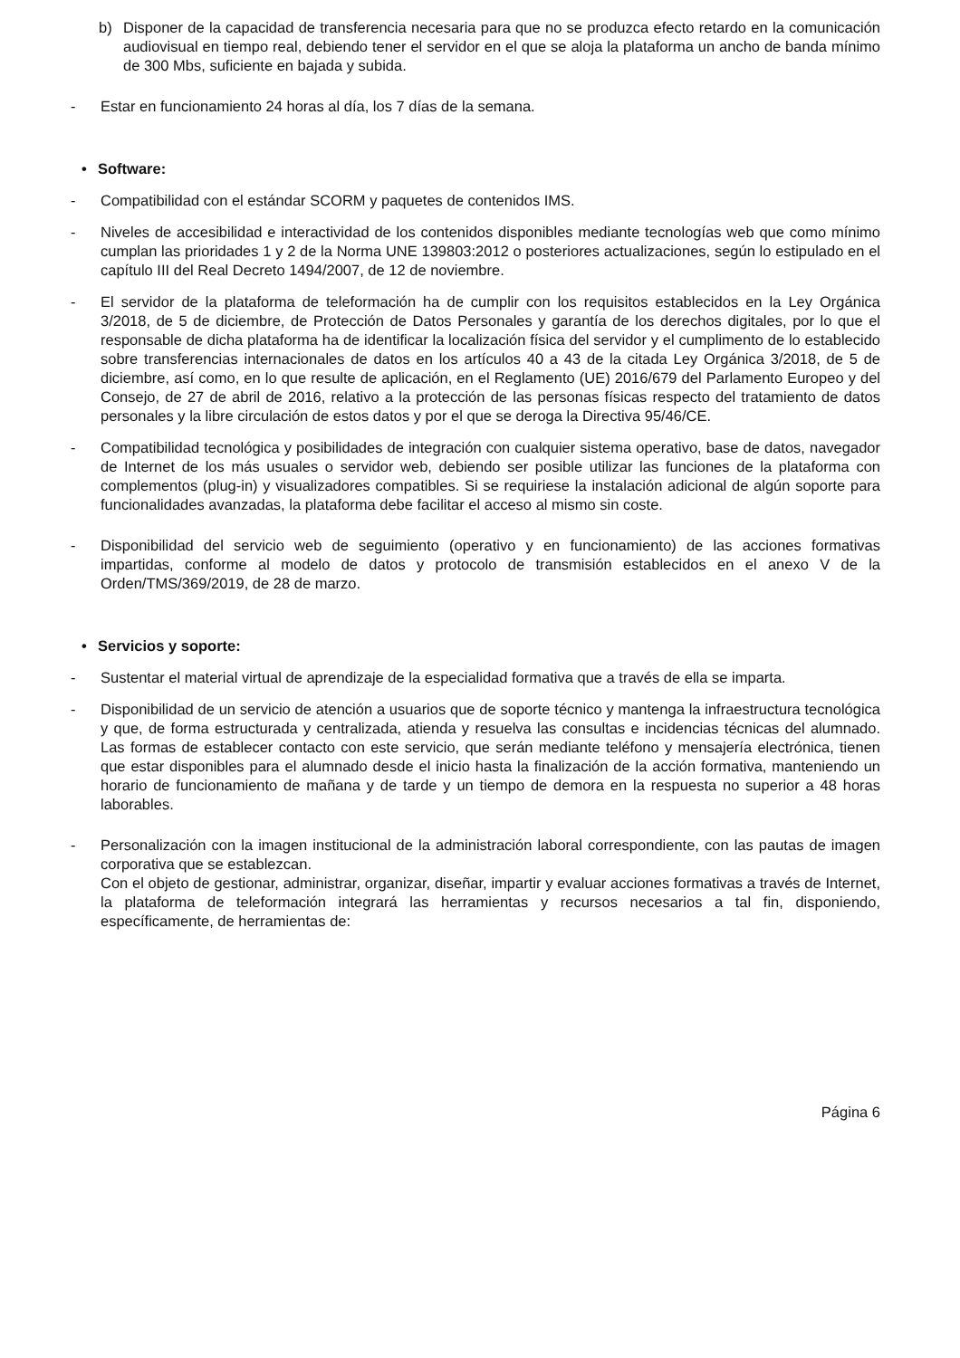b) Disponer de la capacidad de transferencia necesaria para que no se produzca efecto retardo en la comunicación audiovisual en tiempo real, debiendo tener el servidor en el que se aloja la plataforma un ancho de banda mínimo de 300 Mbs, suficiente en bajada y subida.
- Estar en funcionamiento 24 horas al día, los 7 días de la semana.
• Software:
- Compatibilidad con el estándar SCORM y paquetes de contenidos IMS.
- Niveles de accesibilidad e interactividad de los contenidos disponibles mediante tecnologías web que como mínimo cumplan las prioridades 1 y 2 de la Norma UNE 139803:2012 o posteriores actualizaciones, según lo estipulado en el capítulo III del Real Decreto 1494/2007, de 12 de noviembre.
- El servidor de la plataforma de teleformación ha de cumplir con los requisitos establecidos en la Ley Orgánica 3/2018, de 5 de diciembre, de Protección de Datos Personales y garantía de los derechos digitales, por lo que el responsable de dicha plataforma ha de identificar la localización física del servidor y el cumplimento de lo establecido sobre transferencias internacionales de datos en los artículos 40 a 43 de la citada Ley Orgánica 3/2018, de 5 de diciembre, así como, en lo que resulte de aplicación, en el Reglamento (UE) 2016/679 del Parlamento Europeo y del Consejo, de 27 de abril de 2016, relativo a la protección de las personas físicas respecto del tratamiento de datos personales y la libre circulación de estos datos y por el que se deroga la Directiva 95/46/CE.
- Compatibilidad tecnológica y posibilidades de integración con cualquier sistema operativo, base de datos, navegador de Internet de los más usuales o servidor web, debiendo ser posible utilizar las funciones de la plataforma con complementos (plug-in) y visualizadores compatibles. Si se requiriese la instalación adicional de algún soporte para funcionalidades avanzadas, la plataforma debe facilitar el acceso al mismo sin coste.
- Disponibilidad del servicio web de seguimiento (operativo y en funcionamiento) de las acciones formativas impartidas, conforme al modelo de datos y protocolo de transmisión establecidos en el anexo V de la Orden/TMS/369/2019, de 28 de marzo.
• Servicios y soporte:
- Sustentar el material virtual de aprendizaje de la especialidad formativa que a través de ella se imparta.
- Disponibilidad de un servicio de atención a usuarios que de soporte técnico y mantenga la infraestructura tecnológica y que, de forma estructurada y centralizada, atienda y resuelva las consultas e incidencias técnicas del alumnado. Las formas de establecer contacto con este servicio, que serán mediante teléfono y mensajería electrónica, tienen que estar disponibles para el alumnado desde el inicio hasta la finalización de la acción formativa, manteniendo un horario de funcionamiento de mañana y de tarde y un tiempo de demora en la respuesta no superior a 48 horas laborables.
- Personalización con la imagen institucional de la administración laboral correspondiente, con las pautas de imagen corporativa que se establezcan.
Con el objeto de gestionar, administrar, organizar, diseñar, impartir y evaluar acciones formativas a través de Internet, la plataforma de teleformación integrará las herramientas y recursos necesarios a tal fin, disponiendo, específicamente, de herramientas de:
Página 6